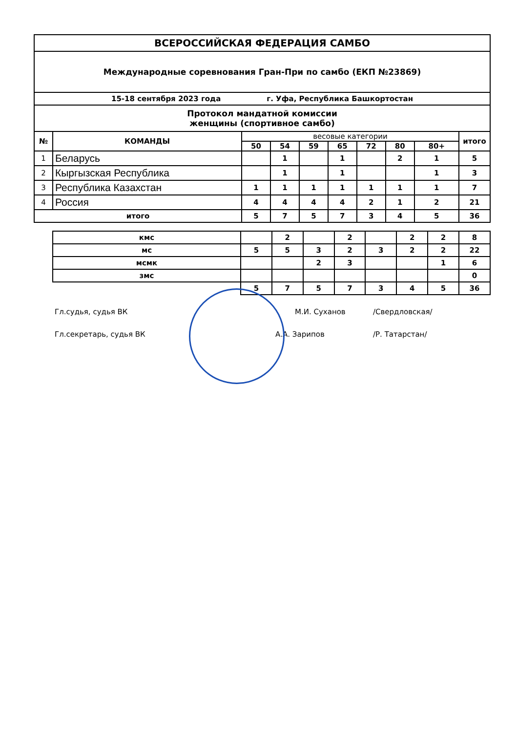| ВСЕРОССИЙСКАЯ ФЕДЕРАЦИЯ САМБО | | | | | | | | | |
| Международные соревнования Гран-При по самбо (ЕКП №23869) | | | | | | | | | |
| 15-18 сентября 2023 года г. Уфа, Республика Башкортостан | | | | | | | | | |
| Протокол мандатной комиссии женщины (спортивное самбо) | | | | | | | | | |
| № | КОМАНДЫ | весовые категории | | | | | | | итого |
| | | 50 | 54 | 59 | 65 | 72 | 80 | 80+ | |
| 1 | Беларусь | | 1 | | 1 | | 2 | 1 | 5 |
| 2 | Кыргызская Республика | | 1 | | 1 | | | 1 | 3 |
| 3 | Республика Казахстан | 1 | 1 | 1 | 1 | 1 | 1 | 1 | 7 |
| 4 | Россия | 4 | 4 | 4 | 4 | 2 | 1 | 2 | 21 |
| итого | | 5 | 7 | 5 | 7 | 3 | 4 | 5 | 36 |
| кмс | | 2 | | 2 | | 2 | 2 | 8 |
| мс | 5 | 5 | 3 | 2 | 3 | 2 | 2 | 22 |
| мсмк | | | 2 | 3 | | | 1 | 6 |
| змс | | | | | | | | 0 |
| | 5 | 7 | 5 | 7 | 3 | 4 | 5 | 36 |
Гл.судья, судья ВК М.И. Суханов /Свердловская/
Гл.секретарь, судья ВК А.А. Зарипов /Р. Татарстан/